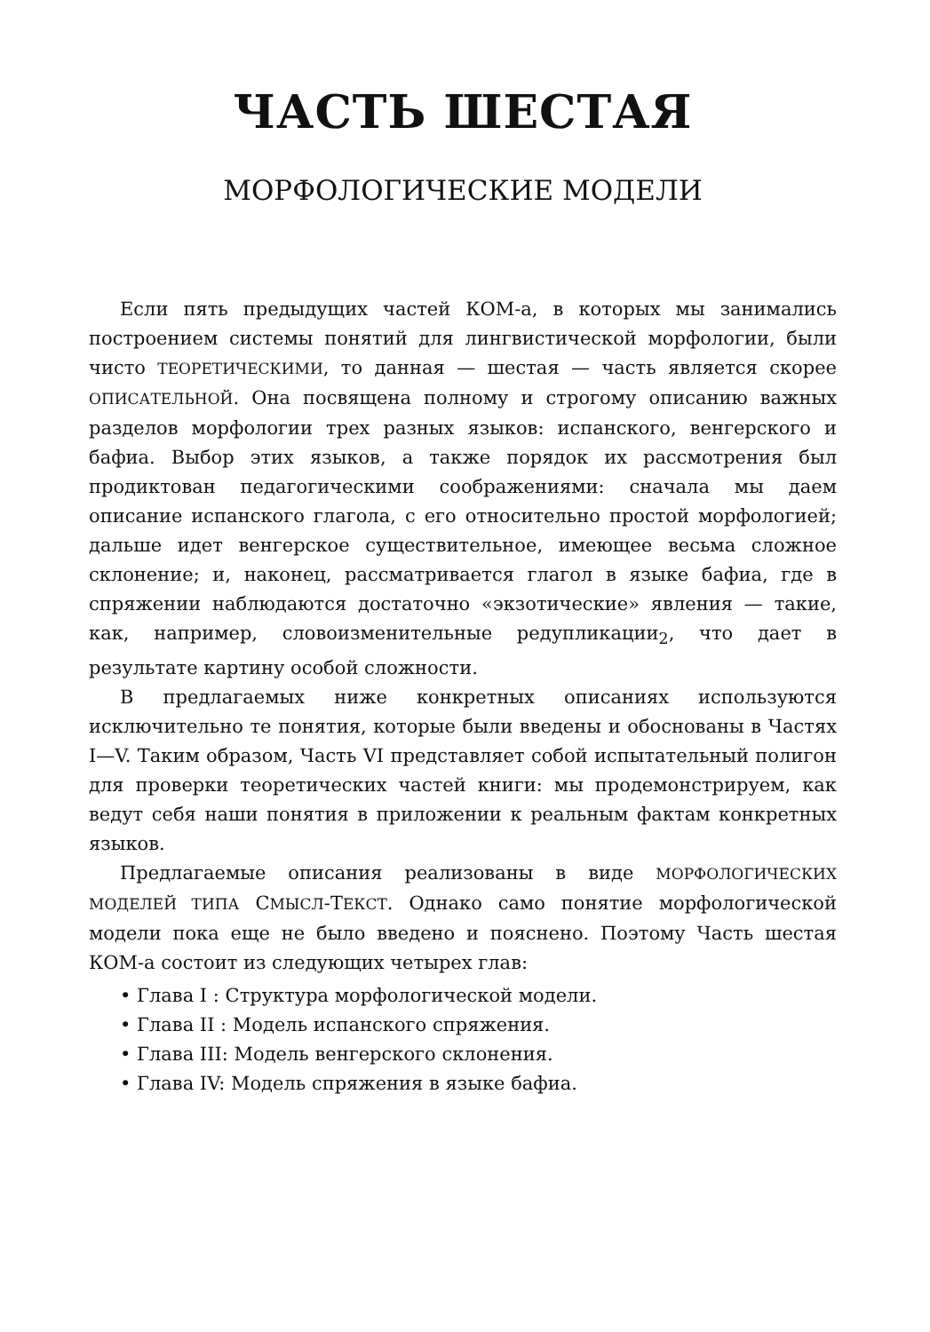ЧАСТЬ ШЕСТАЯ
МОРФОЛОГИЧЕСКИЕ МОДЕЛИ
Если пять предыдущих частей КОМ-а, в которых мы занимались построением системы понятий для лингвистической морфологии, были чисто ТЕОРЕТИЧЕСКИМИ, то данная — шестая — часть является скорее ОПИСАТЕЛЬНОЙ. Она посвящена полному и строгому описанию важных разделов морфологии трех разных языков: испанского, венгерского и бафиа. Выбор этих языков, а также порядок их рассмотрения был продиктован педагогическими соображениями: сначала мы даем описание испанского глагола, с его относительно простой морфологией; дальше идет венгерское существительное, имеющее весьма сложное склонение; и, наконец, рассматривается глагол в языке бафиа, где в спряжении наблюдаются достаточно «экзотические» явления — такие, как, например, словоизменительные редупликации<sub>2</sub>, что дает в результате картину особой сложности.
В предлагаемых ниже конкретных описаниях используются исключительно те понятия, которые были введены и обоснованы в Частях I—V. Таким образом, Часть VI представляет собой испытательный полигон для проверки теоретических частей книги: мы продемонстрируем, как ведут себя наши понятия в приложении к реальным фактам конкретных языков.
Предлагаемые описания реализованы в виде МОРФОЛОГИЧЕСКИХ МОДЕЛЕЙ ТИПА СМЫСЛ-ТЕКСТ. Однако само понятие морфологической модели пока еще не было введено и пояснено. Поэтому Часть шестая КОМ-а состоит из следующих четырех глав:
• Глава I : Структура морфологической модели.
• Глава II : Модель испанского спряжения.
• Глава III: Модель венгерского склонения.
• Глава IV: Модель спряжения в языке бафиа.